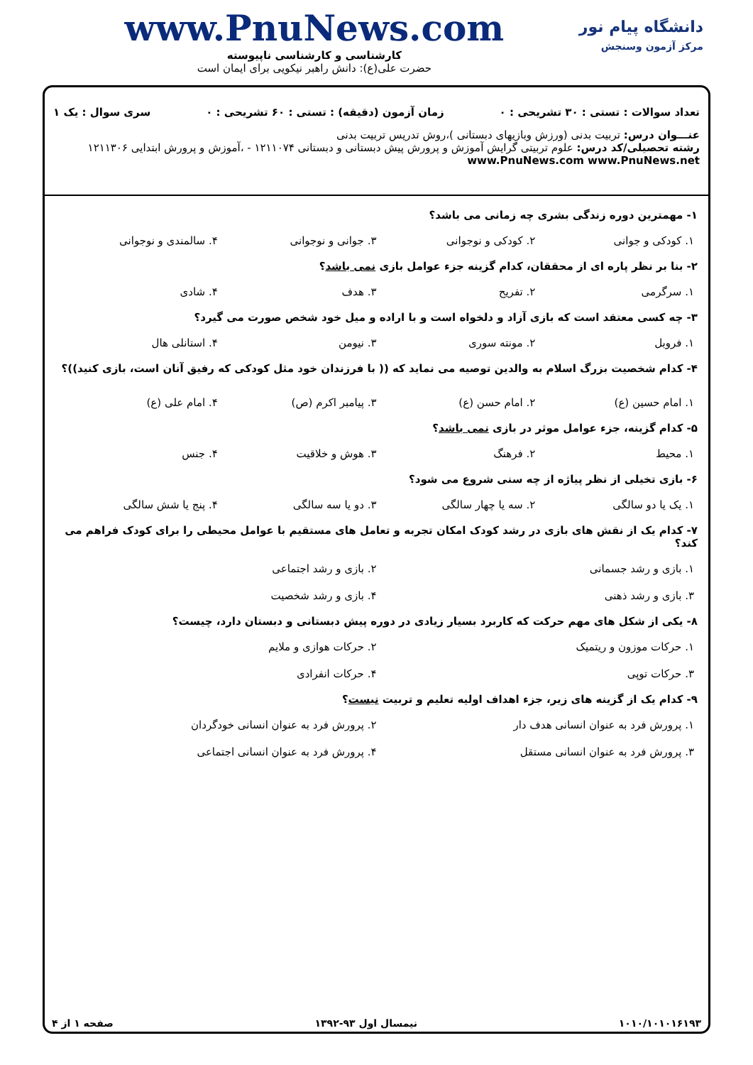دانشگاه پیام نور
مرکز آزمون وسنجش
www.PnuNews.com
کارشناسی و کارشناسی ناپیوسته
حضرت علی(ع): دانش راهبر نیکویی برای ایمان است
تعداد سوالات : تستی : ۳۰ تشریحی : ۰ زمان آزمون (دقیقه) : تستی : ۶۰ تشریحی : ۰ سری سوال : یک ۱
عنـــوان درس: تربیت بدنی (ورزش وبازیهای دبستانی )،روش تدریس تربیت بدنی
رشته تحصیلی/کد درس: علوم تربیتی گرایش آموزش و پرورش پیش دبستانی و دبستانی ۱۲۱۱۰۷۴ - ،آموزش و پرورش ابتدایی ۱۲۱۱۳۰۶ www.PnuNews.com www.PnuNews.net
۱- مهمترین دوره زندگی بشری چه زمانی می باشد؟
۱. کودکی و جوانی ۲. کودکی و نوجوانی ۳. جوانی و نوجوانی ۴. سالمندی و نوجوانی
۲- بنا بر نظر پاره ای از محققان، کدام گزینه جزء عوامل بازی نمی باشد؟
۱. سرگرمی ۲. تفریح ۳. هدف ۴. شادی
۳- چه کسی معتقد است که بازی آزاد و دلخواه است و با اراده و میل خود شخص صورت می گیرد؟
۱. فروبل ۲. مونته سوری ۳. نیومن ۴. استانلی هال
۴- کدام شخصیت بزرگ اسلام به والدین توصیه می نماید که (( با فرزندان خود مثل کودکی که رفیق آنان است، بازی کنید))؟
۱. امام حسین (ع) ۲. امام حسن (ع) ۳. پیامبر اکرم (ص) ۴. امام علی (ع)
۵- کدام گزینه، جزء عوامل موثر در بازی نمی باشد؟
۱. محیط ۲. فرهنگ ۳. هوش و خلاقیت ۴. جنس
۶- بازی تخیلی از نظر پیاژه از چه سنی شروع می شود؟
۱. یک یا دو سالگی ۲. سه یا چهار سالگی ۳. دو یا سه سالگی ۴. پنج یا شش سالگی
۷- کدام یک از نقش های بازی در رشد کودک امکان تجربه و تعامل های مستقیم با عوامل محیطی را برای کودک فراهم می کند؟
۱. بازی و رشد جسمانی
۲. بازی و رشد اجتماعی
۳. بازی و رشد ذهنی
۴. بازی و رشد شخصیت
۸- یکی از شکل های مهم حرکت که کاربرد بسیار زیادی در دوره پیش دبستانی و دبستان دارد، چیست؟
۱. حرکات موزون و ریتمیک
۲. حرکات هوازی و ملایم
۳. حرکات توپی
۴. حرکات انفرادی
۹- کدام یک از گزینه های زیر، جزء اهداف اولیه تعلیم و تربیت نیست؟
۱. پرورش فرد به عنوان انسانی هدف دار
۲. پرورش فرد به عنوان انسانی خودگردان
۳. پرورش فرد به عنوان انسانی مستقل
۴. پرورش فرد به عنوان انسانی اجتماعی
۱۰۱۰/۱۰۱۰۱۶۱۹۳ نیمسال اول ۹۳-۱۳۹۲ صفحه ۱ از ۴